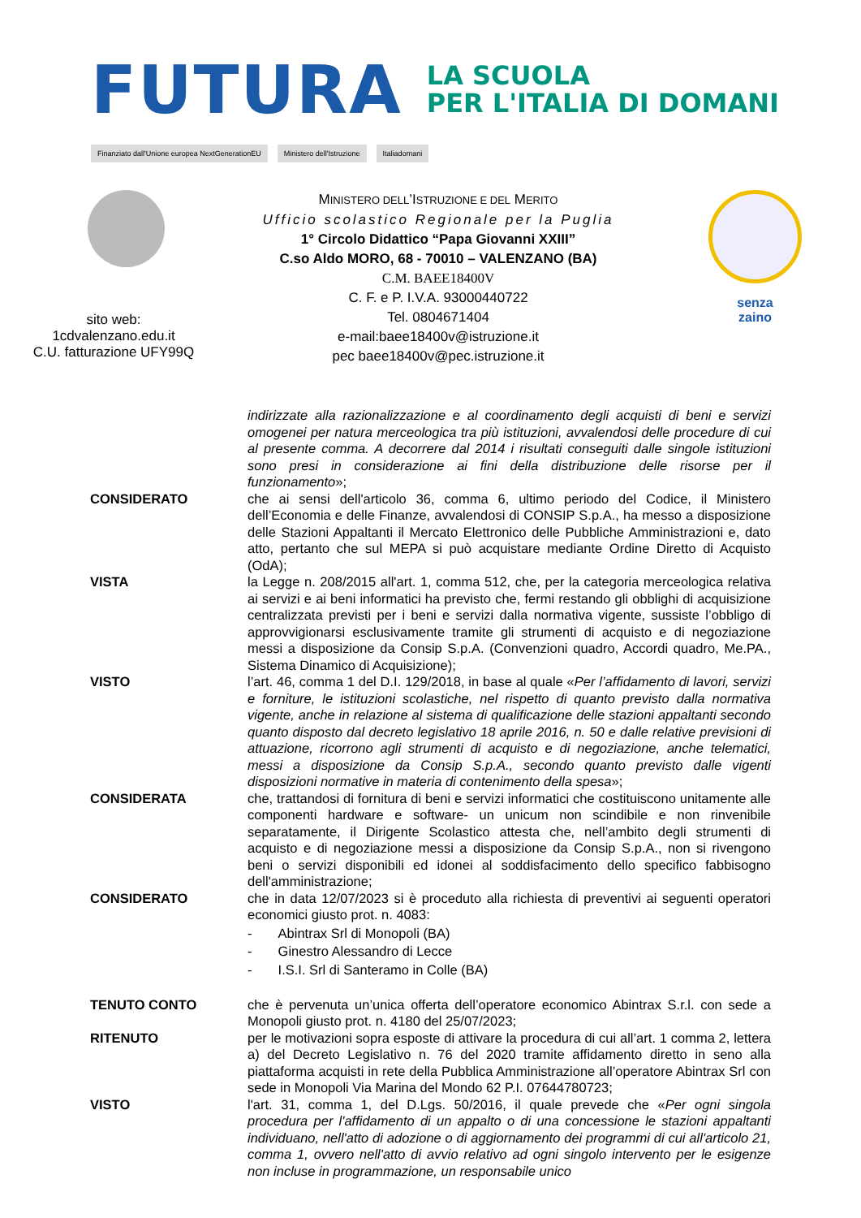FUTURA
LA SCUOLA
PER L'ITALIA DI DOMANI
Finanziato dall'Unione europea NextGenerationEU Ministero dell'Istruzione Italiadomani
sito web:
1cdvalenzano.edu.it
C.U. fatturazione UFY99Q
MINISTERO DELL’ISTRUZIONE E DEL MERITO
Ufficio scolastico Regionale per la Puglia
1° Circolo Didattico “Papa Giovanni XXIII”
C.so Aldo MORO, 68 - 70010 – VALENZANO (BA)
C.M. BAEE18400V
C. F. e P. I.V.A. 93000440722
Tel. 0804671404
e-mail:baee18400v@istruzione.it
pec baee18400v@pec.istruzione.it
senza
zaino
indirizzate alla razionalizzazione e al coordinamento degli acquisti di beni e servizi omogenei per natura merceologica tra più istituzioni, avvalendosi delle procedure di cui al presente comma. A decorrere dal 2014 i risultati conseguiti dalle singole istituzioni sono presi in considerazione ai fini della distribuzione delle risorse per il funzionamento»;
CONSIDERATO che ai sensi dell'articolo 36, comma 6, ultimo periodo del Codice, il Ministero dell’Economia e delle Finanze, avvalendosi di CONSIP S.p.A., ha messo a disposizione delle Stazioni Appaltanti il Mercato Elettronico delle Pubbliche Amministrazioni e, dato atto, pertanto che sul MEPA si può acquistare mediante Ordine Diretto di Acquisto (OdA);
VISTA la Legge n. 208/2015 all'art. 1, comma 512, che, per la categoria merceologica relativa ai servizi e ai beni informatici ha previsto che, fermi restando gli obblighi di acquisizione centralizzata previsti per i beni e servizi dalla normativa vigente, sussiste l’obbligo di approvvigionarsi esclusivamente tramite gli strumenti di acquisto e di negoziazione messi a disposizione da Consip S.p.A. (Convenzioni quadro, Accordi quadro, Me.PA., Sistema Dinamico di Acquisizione);
VISTO l’art. 46, comma 1 del D.I. 129/2018, in base al quale «Per l’affidamento di lavori, servizi e forniture, le istituzioni scolastiche, nel rispetto di quanto previsto dalla normativa vigente, anche in relazione al sistema di qualificazione delle stazioni appaltanti secondo quanto disposto dal decreto legislativo 18 aprile 2016, n. 50 e dalle relative previsioni di attuazione, ricorrono agli strumenti di acquisto e di negoziazione, anche telematici, messi a disposizione da Consip S.p.A., secondo quanto previsto dalle vigenti disposizioni normative in materia di contenimento della spesa»;
CONSIDERATA che, trattandosi di fornitura di beni e servizi informatici che costituiscono unitamente alle componenti hardware e software- un unicum non scindibile e non rinvenibile separatamente, il Dirigente Scolastico attesta che, nell’ambito degli strumenti di acquisto e di negoziazione messi a disposizione da Consip S.p.A., non si rivengono beni o servizi disponibili ed idonei al soddisfacimento dello specifico fabbisogno dell'amministrazione;
CONSIDERATO che in data 12/07/2023 si è proceduto alla richiesta di preventivi ai seguenti operatori economici giusto prot. n. 4083:
- Abintrax Srl di Monopoli (BA)
- Ginestro Alessandro di Lecce
- I.S.I. Srl di Santeramo in Colle (BA)
TENUTO CONTO che è pervenuta un’unica offerta dell’operatore economico Abintrax S.r.l. con sede a Monopoli giusto prot. n. 4180 del 25/07/2023;
RITENUTO per le motivazioni sopra esposte di attivare la procedura di cui all’art. 1 comma 2, lettera a) del Decreto Legislativo n. 76 del 2020 tramite affidamento diretto in seno alla piattaforma acquisti in rete della Pubblica Amministrazione all’operatore Abintrax Srl con sede in Monopoli Via Marina del Mondo 62 P.I. 07644780723;
VISTO l'art. 31, comma 1, del D.Lgs. 50/2016, il quale prevede che «Per ogni singola procedura per l'affidamento di un appalto o di una concessione le stazioni appaltanti individuano, nell'atto di adozione o di aggiornamento dei programmi di cui all'articolo 21, comma 1, ovvero nell'atto di avvio relativo ad ogni singolo intervento per le esigenze non incluse in programmazione, un responsabile unico